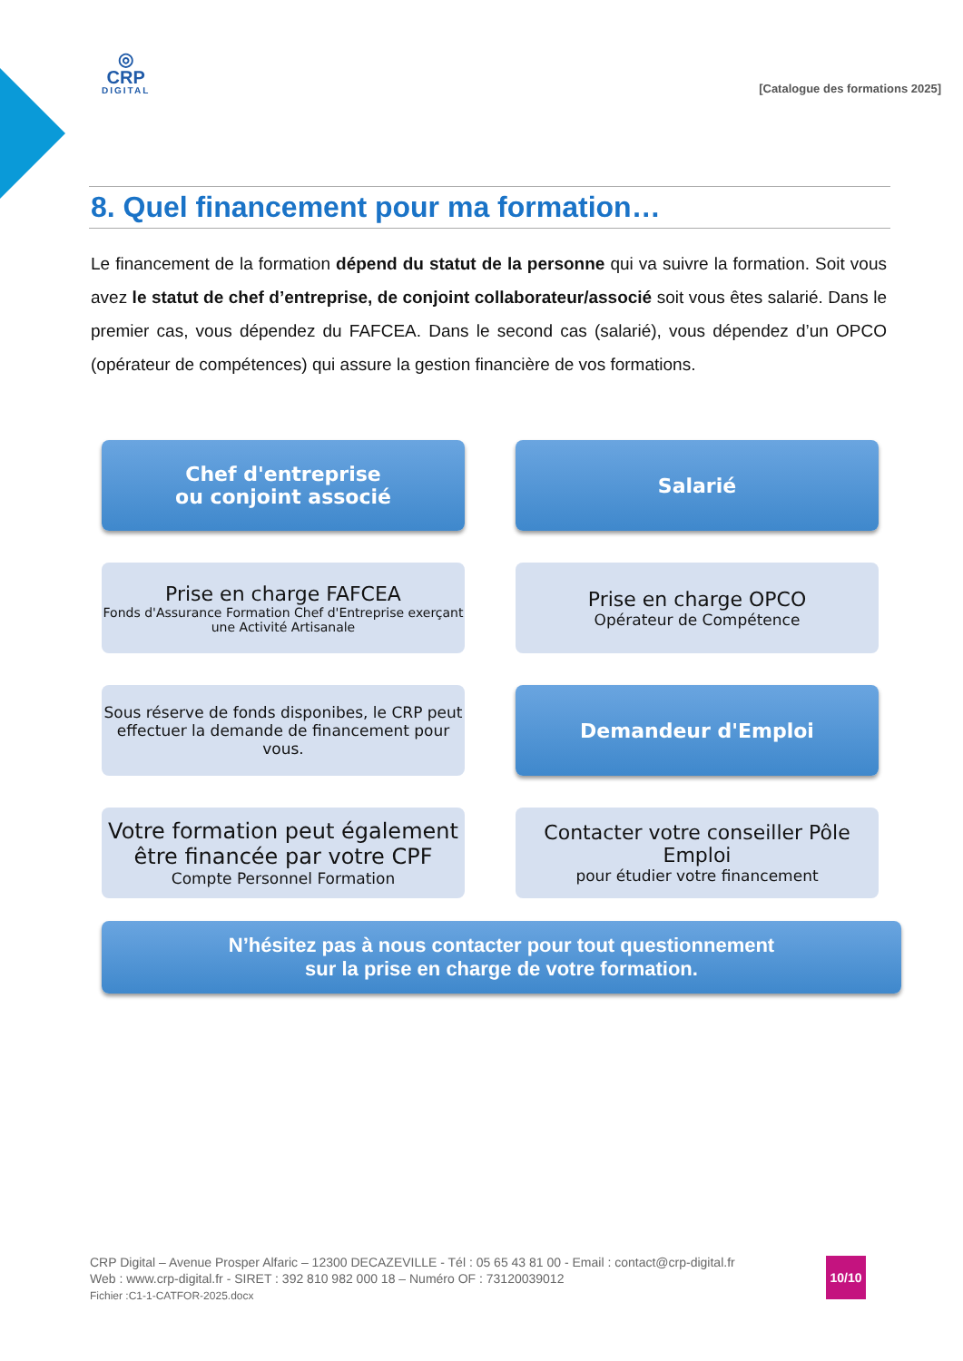◎
CRP
DIGITAL
[Catalogue des formations 2025]
8. Quel financement pour ma formation…
Le financement de la formation dépend du statut de la personne qui va suivre la formation. Soit vous avez le statut de chef d’entreprise, de conjoint collaborateur/associé soit vous êtes salarié. Dans le premier cas, vous dépendez du FAFCEA. Dans le second cas (salarié), vous dépendez d’un OPCO (opérateur de compétences) qui assure la gestion financière de vos formations.
Chef d'entreprise
ou conjoint associé
Prise en charge FAFCEA
Fonds d'Assurance Formation Chef d'Entreprise exerçant une Activité Artisanale
Sous réserve de fonds disponibes, le CRP peut effectuer la demande de financement pour vous.
Votre formation peut également être financée par votre CPF
Compte Personnel Formation
Salarié
Prise en charge OPCO
Opérateur de Compétence
Demandeur d'Emploi
Contacter votre conseiller Pôle Emploi
pour étudier votre financement
N’hésitez pas à nous contacter pour tout questionnement
sur la prise en charge de votre formation.
CRP Digital – Avenue Prosper Alfaric – 12300 DECAZEVILLE - Tél : 05 65 43 81 00 - Email : contact@crp-digital.fr
Web : www.crp-digital.fr - SIRET : 392 810 982 000 18 – Numéro OF : 73120039012
Fichier :C1-1-CATFOR-2025.docx
10/10